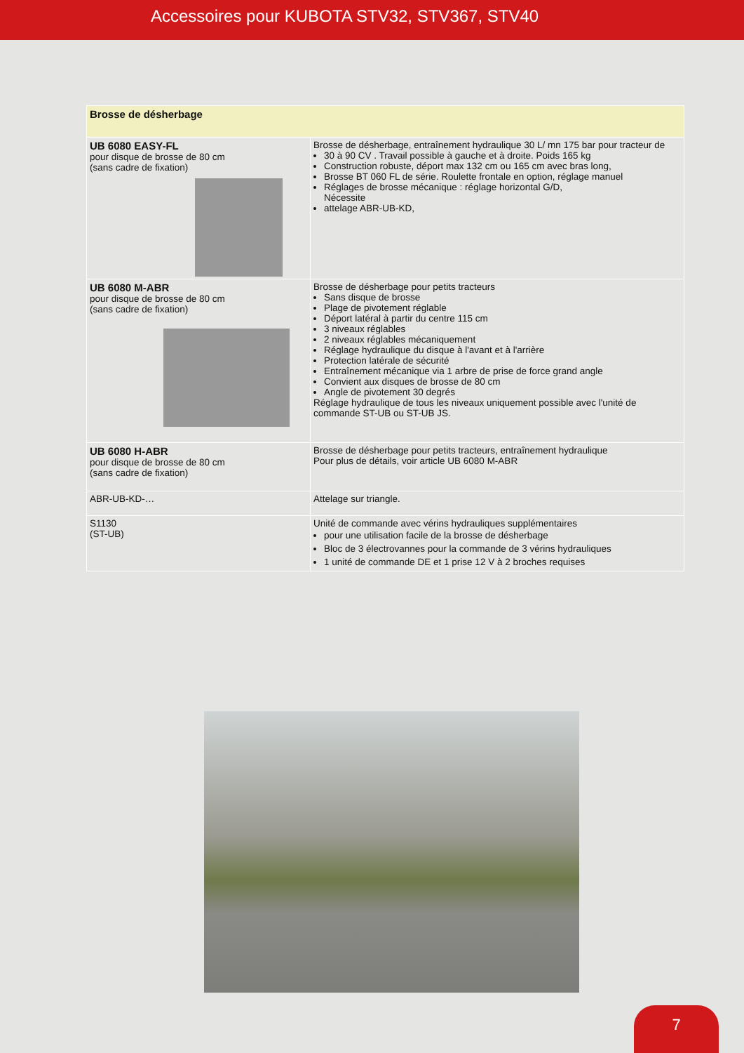Accessoires pour KUBOTA STV32, STV367, STV40
| Brosse de désherbage | |
| --- | --- |
| UB 6080 EASY-FL pour disque de brosse de 80 cm (sans cadre de fixation) | Brosse de désherbage, entraînement hydraulique 30 L/ mn 175 bar pour tracteur de 30 à 90 CV . Travail possible à gauche et à droite. Poids 165 kg Construction robuste, déport max 132 cm ou 165 cm avec bras long, Brosse BT 060 FL de série. Roulette frontale en option, réglage manuel Réglages de brosse mécanique : réglage horizontal G/D, Nécessite attelage ABR-UB-KD, |
| UB 6080 M-ABR pour disque de brosse de 80 cm (sans cadre de fixation) | Brosse de désherbage pour petits tracteurs Sans disque de brosse Plage de pivotement réglable Déport latéral à partir du centre 115 cm 3 niveaux réglables 2 niveaux réglables mécaniquement Réglage hydraulique du disque à l'avant et à l'arrière Protection latérale de sécurité Entraînement mécanique via 1 arbre de prise de force grand angle Convient aux disques de brosse de 80 cm Angle de pivotement 30 degrés Réglage hydraulique de tous les niveaux uniquement possible avec l'unité de commande ST-UB ou ST-UB JS. |
| UB 6080 H-ABR pour disque de brosse de 80 cm (sans cadre de fixation) | Brosse de désherbage pour petits tracteurs, entraînement hydraulique Pour plus de détails, voir article UB 6080 M-ABR |
| ABR-UB-KD-… | Attelage sur triangle. |
| S1130 (ST-UB) | Unité de commande avec vérins hydrauliques supplémentaires pour une utilisation facile de la brosse de désherbage Bloc de 3 électrovannes pour la commande de 3 vérins hydrauliques 1 unité de commande DE et 1 prise 12 V à 2 broches requises |
7